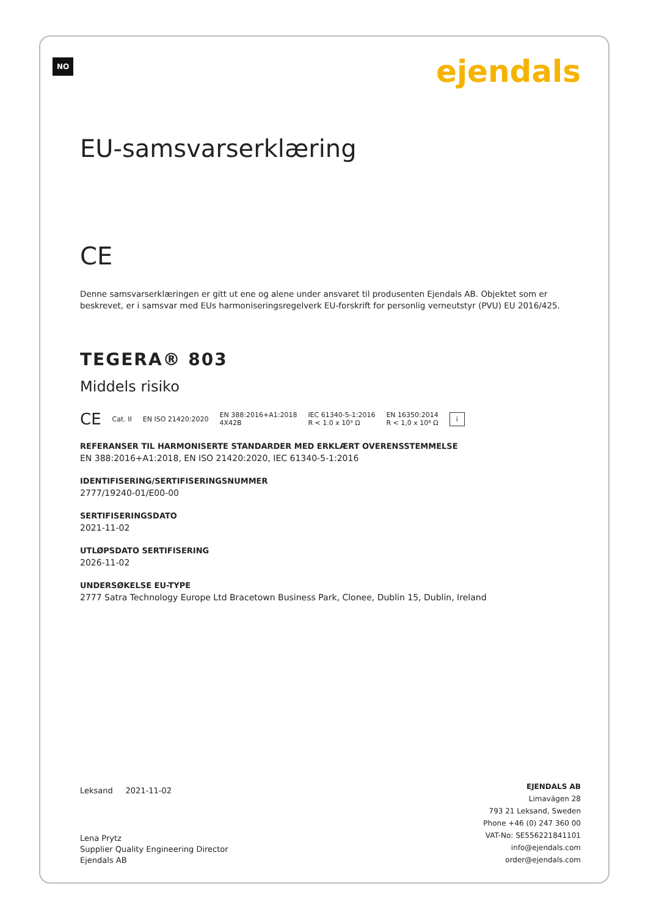NO ejendals
EU-samsvarserklæring
CE
Denne samsvarserklæringen er gitt ut ene og alene under ansvaret til produsenten Ejendals AB. Objektet som er beskrevet, er i samsvar med EUs harmoniseringsregelverk EU-forskrift for personlig verneutstyr (PVU) EU 2016/425.
TEGERA® 803
Middels risiko
CE Cat. II EN ISO 21420:2020 EN 388:2016+A1:2018
4X42B IEC 61340-5-1:2016
R < 1.0 x 10⁹ Ω EN 16350:2014
R < 1,0 x 10⁸ Ω i
REFERANSER TIL HARMONISERTE STANDARDER MED ERKLÆRT OVERENSSTEMMELSE
EN 388:2016+A1:2018, EN ISO 21420:2020, IEC 61340-5-1:2016
IDENTIFISERING/SERTIFISERINGSNUMMER
2777/19240-01/E00-00
SERTIFISERINGSDATO
2021-11-02
UTLØPSDATO SERTIFISERING
2026-11-02
UNDERSØKELSE EU-TYPE
2777 Satra Technology Europe Ltd Bracetown Business Park, Clonee, Dublin 15, Dublin, Ireland
Leksand 2021-11-02
Lena Prytz
Supplier Quality Engineering Director
Ejendals AB
EJENDALS AB
Limavägen 28
793 21 Leksand, Sweden
Phone +46 (0) 247 360 00
VAT-No: SE556221841101
info@ejendals.com
order@ejendals.com